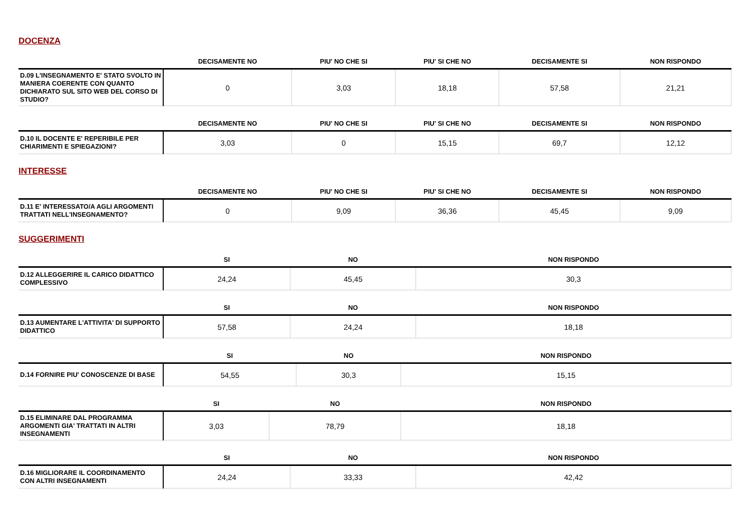DOCENZA
| | DECISAMENTE NO | PIU' NO CHE SI | PIU' SI CHE NO | DECISAMENTE SI | NON RISPONDO |
| --- | --- | --- | --- | --- | --- |
| D.09 L'INSEGNAMENTO E' STATO SVOLTO IN MANIERA COERENTE CON QUANTO DICHIARATO SUL SITO WEB DEL CORSO DI STUDIO? | 0 | 3,03 | 18,18 | 57,58 | 21,21 |
| | DECISAMENTE NO | PIU' NO CHE SI | PIU' SI CHE NO | DECISAMENTE SI | NON RISPONDO |
| --- | --- | --- | --- | --- | --- |
| D.10 IL DOCENTE E' REPERIBILE PER CHIARIMENTI E SPIEGAZIONI? | 3,03 | 0 | 15,15 | 69,7 | 12,12 |
INTERESSE
| | DECISAMENTE NO | PIU' NO CHE SI | PIU' SI CHE NO | DECISAMENTE SI | NON RISPONDO |
| --- | --- | --- | --- | --- | --- |
| D.11 E' INTERESSATO/A AGLI ARGOMENTI TRATTATI NELL'INSEGNAMENTO? | 0 | 9,09 | 36,36 | 45,45 | 9,09 |
SUGGERIMENTI
| | SI | NO | NON RISPONDO |
| --- | --- | --- | --- |
| D.12 ALLEGGERIRE IL CARICO DIDATTICO COMPLESSIVO | 24,24 | 45,45 | 30,3 |
| | SI | NO | NON RISPONDO |
| --- | --- | --- | --- |
| D.13 AUMENTARE L'ATTIVITA' DI SUPPORTO DIDATTICO | 57,58 | 24,24 | 18,18 |
| | SI | NO | NON RISPONDO |
| --- | --- | --- | --- |
| D.14 FORNIRE PIU' CONOSCENZE DI BASE | 54,55 | 30,3 | 15,15 |
| | SI | NO | NON RISPONDO |
| --- | --- | --- | --- |
| D.15 ELIMINARE DAL PROGRAMMA ARGOMENTI GIA' TRATTATI IN ALTRI INSEGNAMENTI | 3,03 | 78,79 | 18,18 |
| | SI | NO | NON RISPONDO |
| --- | --- | --- | --- |
| D.16 MIGLIORARE IL COORDINAMENTO CON ALTRI INSEGNAMENTI | 24,24 | 33,33 | 42,42 |